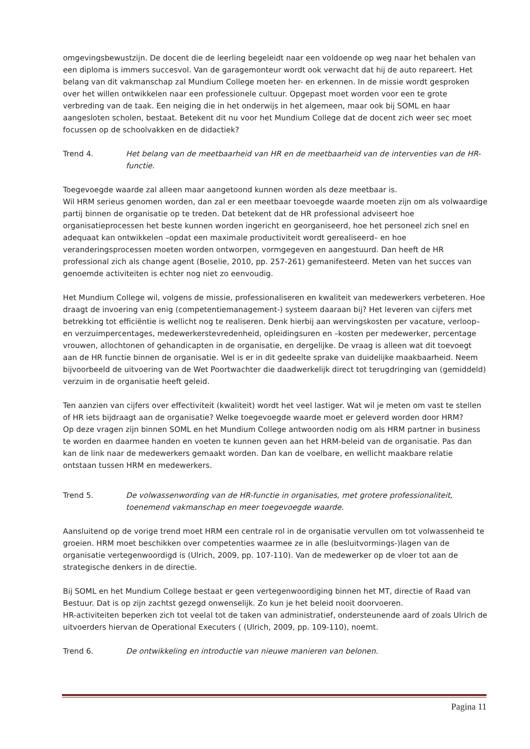omgevingsbewustzijn. De docent die de leerling begeleidt naar een voldoende op weg naar het behalen van een diploma is immers succesvol. Van de garagemonteur wordt ook verwacht dat hij de auto repareert. Het belang van dit vakmanschap zal Mundium College moeten her- en erkennen. In de missie wordt gesproken over het willen ontwikkelen naar een professionele cultuur. Opgepast moet worden voor een te grote verbreding van de taak. Een neiging die in het onderwijs in het algemeen, maar ook bij SOML en haar aangesloten scholen, bestaat. Betekent dit nu voor het Mundium College dat de docent zich weer sec moet focussen op de schoolvakken en de didactiek?
Trend 4. Het belang van de meetbaarheid van HR en de meetbaarheid van de interventies van de HR-functie.
Toegevoegde waarde zal alleen maar aangetoond kunnen worden als deze meetbaar is.
Wil HRM serieus genomen worden, dan zal er een meetbaar toevoegde waarde moeten zijn om als volwaardige partij binnen de organisatie op te treden. Dat betekent dat de HR professional adviseert hoe organisatieprocessen het beste kunnen worden ingericht en georganiseerd, hoe het personeel zich snel en adequaat kan ontwikkelen –opdat een maximale productiviteit wordt gerealiseerd– en hoe veranderingsprocessen moeten worden ontworpen, vormgegeven en aangestuurd. Dan heeft de HR professional zich als change agent (Boselie, 2010, pp. 257-261) gemanifesteerd. Meten van het succes van genoemde activiteiten is echter nog niet zo eenvoudig.
Het Mundium College wil, volgens de missie, professionaliseren en kwaliteit van medewerkers verbeteren. Hoe draagt de invoering van enig (competentiemanagement-) systeem daaraan bij? Het leveren van cijfers met betrekking tot efficiëntie is wellicht nog te realiseren. Denk hierbij aan wervingskosten per vacature, verloop– en verzuimpercentages, medewerkerstevredenheid, opleidingsuren en –kosten per medewerker, percentage vrouwen, allochtonen of gehandicapten in de organisatie, en dergelijke. De vraag is alleen wat dit toevoegt aan de HR functie binnen de organisatie. Wel is er in dit gedeelte sprake van duidelijke maakbaarheid. Neem bijvoorbeeld de uitvoering van de Wet Poortwachter die daadwerkelijk direct tot terugdringing van (gemiddeld) verzuim in de organisatie heeft geleid.
Ten aanzien van cijfers over effectiviteit (kwaliteit) wordt het veel lastiger. Wat wil je meten om vast te stellen of HR iets bijdraagt aan de organisatie? Welke toegevoegde waarde moet er geleverd worden door HRM?
Op deze vragen zijn binnen SOML en het Mundium College antwoorden nodig om als HRM partner in business te worden en daarmee handen en voeten te kunnen geven aan het HRM-beleid van de organisatie. Pas dan kan de link naar de medewerkers gemaakt worden. Dan kan de voelbare, en wellicht maakbare relatie ontstaan tussen HRM en medewerkers.
Trend 5. De volwassenwording van de HR-functie in organisaties, met grotere professionaliteit, toenemend vakmanschap en meer toegevoegde waarde.
Aansluitend op de vorige trend moet HRM een centrale rol in de organisatie vervullen om tot volwassenheid te groeien. HRM moet beschikken over competenties waarmee ze in alle (besluitvormings-)lagen van de organisatie vertegenwoordigd is (Ulrich, 2009, pp. 107-110). Van de medewerker op de vloer tot aan de strategische denkers in de directie.
Bij SOML en het Mundium College bestaat er geen vertegenwoordiging binnen het MT, directie of Raad van Bestuur. Dat is op zijn zachtst gezegd onwenselijk. Zo kun je het beleid nooit doorvoeren.
HR-activiteiten beperken zich tot veelal tot de taken van administratief, ondersteunende aard of zoals Ulrich de uitvoerders hiervan de Operational Executers ( (Ulrich, 2009, pp. 109-110), noemt.
Trend 6. De ontwikkeling en introductie van nieuwe manieren van belonen.
Pagina 11